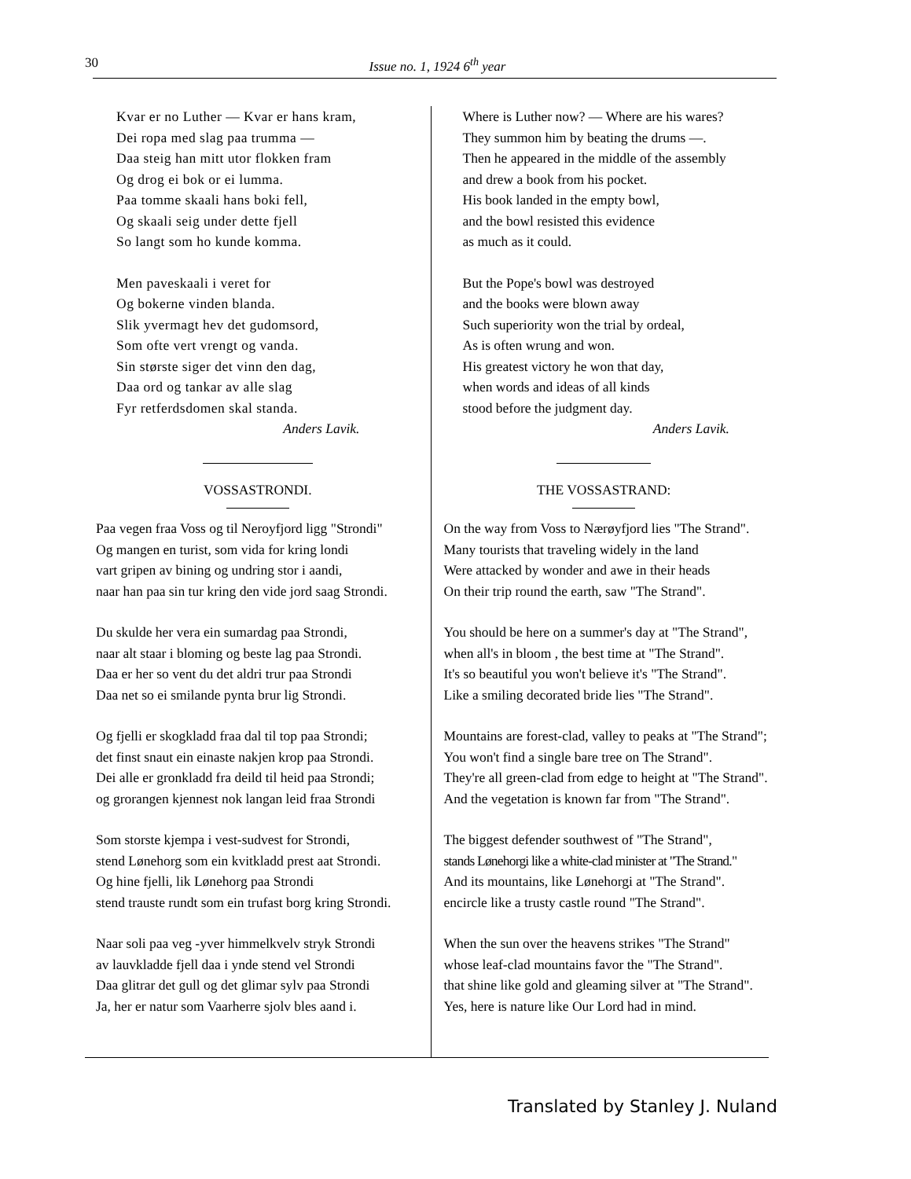30
Issue no. 1, 1924 6<sup>th</sup> year
Kvar er no Luther — Kvar er hans kram,
Dei ropa med slag paa trumma —
Daa steig han mitt utor flokken fram
Og drog ei bok or ei lumma.
Paa tomme skaali hans boki fell,
Og skaali seig under dette fjell
So langt som ho kunde komma.
Men paveskaali i veret for
Og bokerne vinden blanda.
Slik yvermagt hev det gudomsord,
Som ofte vert vrengt og vanda.
Sin største siger det vinn den dag,
Daa ord og tankar av alle slag
Fyr retferdsdomen skal standa.
Anders Lavik.
VOSSASTRONDI.
Paa vegen fraa Voss og til Neroyfjord ligg "Strondi"
Og mangen en turist, som vida for kring londi
vart gripen av bining og undring stor i aandi,
naar han paa sin tur kring den vide jord saag Strondi.
Du skulde her vera ein sumardag paa Strondi,
naar alt staar i bloming og beste lag paa Strondi.
Daa er her so vent du det aldri trur paa Strondi
Daa net so ei smilande pynta brur lig Strondi.
Og fjelli er skogkladd fraa dal til top paa Strondi;
det finst snaut ein einaste nakjen krop paa Strondi.
Dei alle er gronkladd fra deild til heid paa Strondi;
og grorangen kjennest nok langan leid fraa Strondi
Som storste kjempa i vest-sudvest for Strondi,
stend Lønehorg som ein kvitkladd prest aat Strondi.
Og hine fjelli, lik Lønehorg paa Strondi
stend trauste rundt som ein trufast borg kring Strondi.
Naar soli paa veg -yver himmelkvelv stryk Strondi
av lauvkladde fjell daa i ynde stend vel Strondi
Daa glitrar det gull og det glimar sylv paa Strondi
Ja, her er natur som Vaarherre sjolv bles aand i.
Where is Luther now? — Where are his wares?
They summon him by beating the drums —.
Then he appeared in the middle of the assembly
and drew a book from his pocket.
His book landed in the empty bowl,
and the bowl resisted this evidence
as much as it could.
But the Pope's bowl was destroyed
and the books were blown away
Such superiority won the trial by ordeal,
As is often wrung and won.
His greatest victory he won that day,
when words and ideas of all kinds
stood before the judgment day.
Anders Lavik.
THE VOSSASTRAND:
On the way from Voss to Nærøyfjord lies "The Strand".
Many tourists that traveling widely in the land
Were attacked by wonder and awe in their heads
On their trip round the earth, saw "The Strand".
You should be here on a summer's day at "The Strand",
when all's in bloom , the best time at "The Strand".
It's so beautiful you won't believe it's "The Strand".
Like a smiling decorated bride lies "The Strand".
Mountains are forest-clad, valley to peaks at "The Strand";
You won't find a single bare tree on The Strand".
They're all green-clad from edge to height at "The Strand".
And the vegetation is known far from "The Strand".
The biggest defender southwest of "The Strand",
stands Lønehorgi like a white-clad minister at "The Strand."
And its mountains, like Lønehorgi at "The Strand".
encircle like a trusty castle round "The Strand".
When the sun over the heavens strikes "The Strand"
whose leaf-clad mountains favor the "The Strand".
that shine like gold and gleaming silver at "The Strand".
Yes, here is nature like Our Lord had in mind.
Translated by Stanley J. Nuland